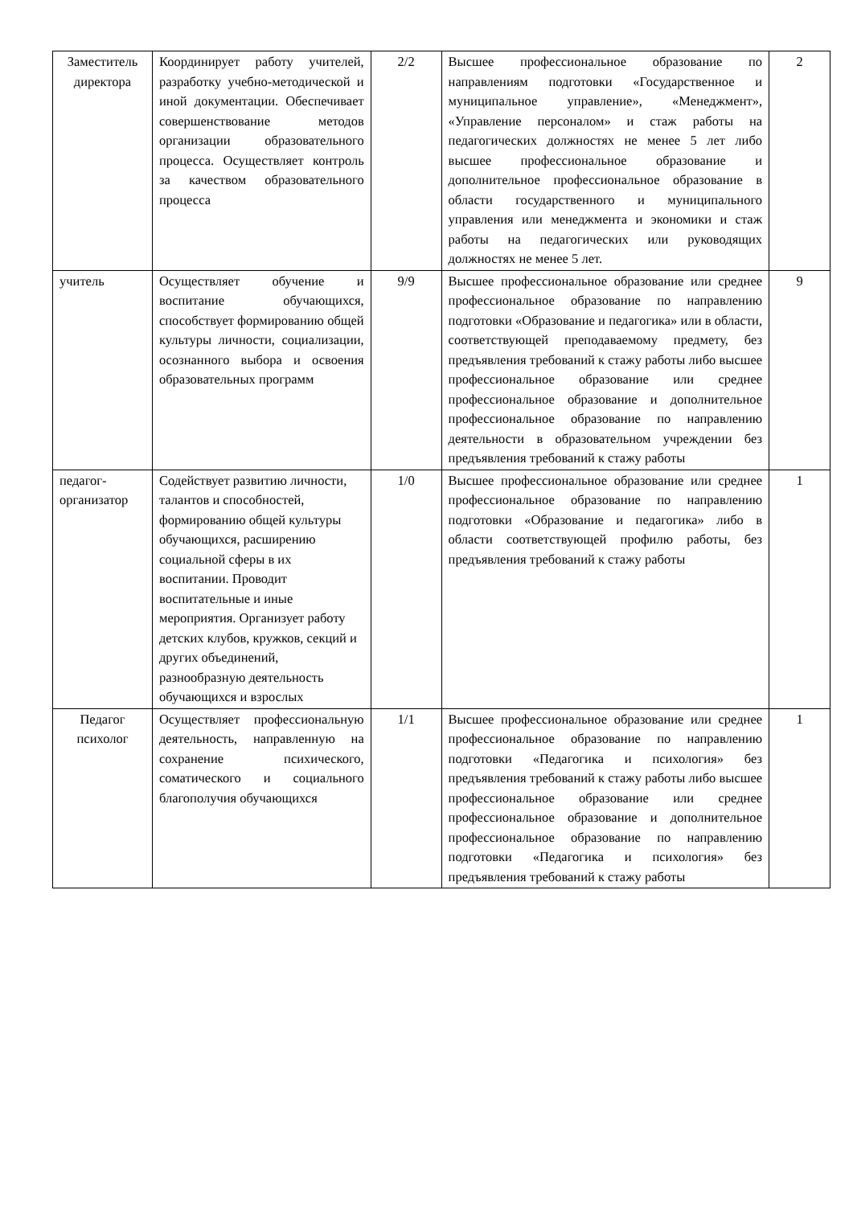| Заместитель директора | Координирует работу учителей, разработку учебно-методической и иной документации. Обеспечивает совершенствование методов организации образовательного процесса. Осуществляет контроль за качеством образовательного процесса | 2/2 | Высшее профессиональное образование по направлениям подготовки «Государственное и муниципальное управление», «Менеджмент», «Управление персоналом» и стаж работы на педагогических должностях не менее 5 лет либо высшее профессиональное образование и дополнительное профессиональное образование в области государственного и муниципального управления или менеджмента и экономики и стаж работы на педагогических или руководящих должностях не менее 5 лет. | 2 |
| учитель | Осуществляет обучение и воспитание обучающихся, способствует формированию общей культуры личности, социализации, осознанного выбора и освоения образовательных программ | 9/9 | Высшее профессиональное образование или среднее профессиональное образование по направлению подготовки «Образование и педагогика» или в области, соответствующей преподаваемому предмету, без предъявления требований к стажу работы либо высшее профессиональное образование или среднее профессиональное образование и дополнительное профессиональное образование по направлению деятельности в образовательном учреждении без предъявления требований к стажу работы | 9 |
| педагог-организатор | Содействует развитию личности, талантов и способностей, формированию общей культуры обучающихся, расширению социальной сферы в их воспитании. Проводит воспитательные и иные мероприятия. Организует работу детских клубов, кружков, секций и других объединений, разнообразную деятельность обучающихся и взрослых | 1/0 | Высшее профессиональное образование или среднее профессиональное образование по направлению подготовки «Образование и педагогика» либо в области соответствующей профилю работы, без предъявления требований к стажу работы | 1 |
| Педагог психолог | Осуществляет профессиональную деятельность, направленную на сохранение психического, соматического и социального благополучия обучающихся | 1/1 | Высшее профессиональное образование или среднее профессиональное образование по направлению подготовки «Педагогика и психология» без предъявления требований к стажу работы либо высшее профессиональное образование или среднее профессиональное образование и дополнительное профессиональное образование по направлению подготовки «Педагогика и психология» без предъявления требований к стажу работы | 1 |